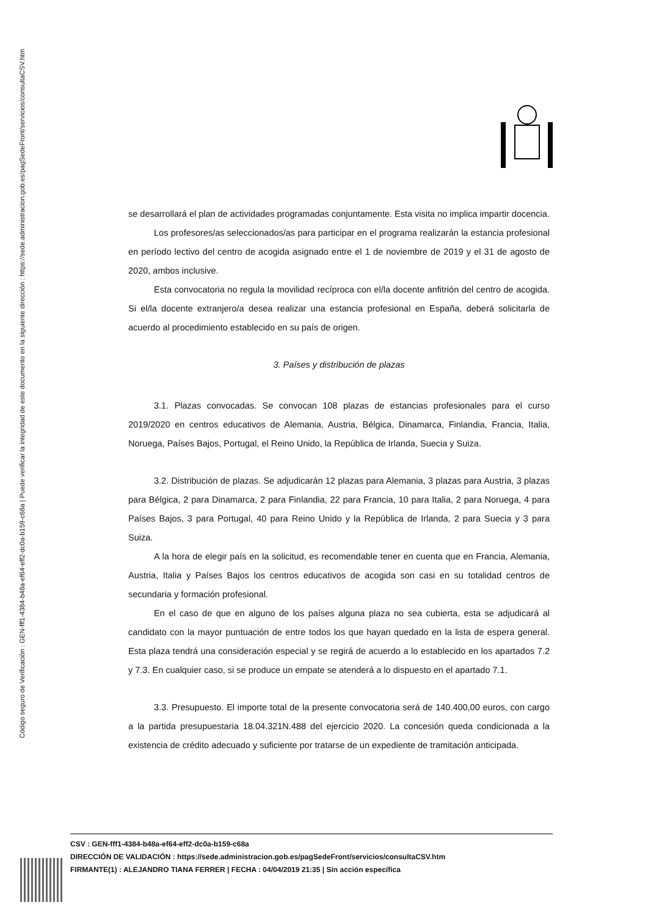Código seguro de Verificación : GEN-fff1-4384-b48a-ef64-eff2-dc0a-b159-c68a | Puede verificar la integridad de este documento en la siguiente dirección : https://sede.administracion.gob.es/pagSedeFront/servicios/consultaCSV.htm
se desarrollará el plan de actividades programadas conjuntamente. Esta visita no implica impartir docencia.
Los profesores/as seleccionados/as para participar en el programa realizarán la estancia profesional en período lectivo del centro de acogida asignado entre el 1 de noviembre de 2019 y el 31 de agosto de 2020, ambos inclusive.
Esta convocatoria no regula la movilidad recíproca con el/la docente anfitrión del centro de acogida. Si el/la docente extranjero/a desea realizar una estancia profesional en España, deberá solicitarla de acuerdo al procedimiento establecido en su país de origen.
3. Países y distribución de plazas
3.1. Plazas convocadas. Se convocan 108 plazas de estancias profesionales para el curso 2019/2020 en centros educativos de Alemania, Austria, Bélgica, Dinamarca, Finlandia, Francia, Italia, Noruega, Países Bajos, Portugal, el Reino Unido, la República de Irlanda, Suecia y Suiza.
3.2. Distribución de plazas. Se adjudicarán 12 plazas para Alemania, 3 plazas para Austria, 3 plazas para Bélgica, 2 para Dinamarca, 2 para Finlandia, 22 para Francia, 10 para Italia, 2 para Noruega, 4 para Países Bajos, 3 para Portugal, 40 para Reino Unido y la República de Irlanda, 2 para Suecia y 3 para Suiza.
A la hora de elegir país en la solicitud, es recomendable tener en cuenta que en Francia, Alemania, Austria, Italia y Países Bajos los centros educativos de acogida son casi en su totalidad centros de secundaria y formación profesional.
En el caso de que en alguno de los países alguna plaza no sea cubierta, esta se adjudicará al candidato con la mayor puntuación de entre todos los que hayan quedado en la lista de espera general. Esta plaza tendrá una consideración especial y se regirá de acuerdo a lo establecido en los apartados 7.2 y 7.3. En cualquier caso, si se produce un empate se atenderá a lo dispuesto en el apartado 7.1.
3.3. Presupuesto. El importe total de la presente convocatoria será de 140.400,00 euros, con cargo a la partida presupuestaria 18.04.321N.488 del ejercicio 2020. La concesión queda condicionada a la existencia de crédito adecuado y suficiente por tratarse de un expediente de tramitación anticipada.
CSV : GEN-fff1-4384-b48a-ef64-eff2-dc0a-b159-c68a
DIRECCIÓN DE VALIDACIÓN : https://sede.administracion.gob.es/pagSedeFront/servicios/consultaCSV.htm
FIRMANTE(1) : ALEJANDRO TIANA FERRER | FECHA : 04/04/2019 21:35 | Sin acción específica